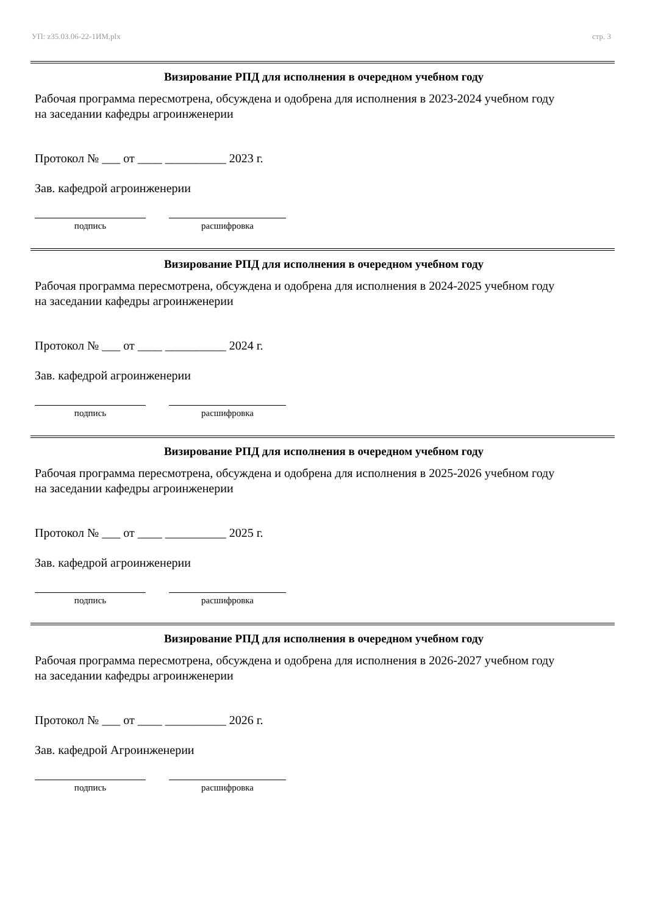УП: z35.03.06-22-1ИМ.plx стр. 3
Визирование РПД для исполнения в очередном учебном году
Рабочая программа пересмотрена, обсуждена и одобрена для исполнения в 2023-2024 учебном году
на заседании кафедры агроинженерии
Протокол № ___ от ____ __________ 2023 г.
Зав. кафедрой агроинженерии
подпись расшифровка
Визирование РПД для исполнения в очередном учебном году
Рабочая программа пересмотрена, обсуждена и одобрена для исполнения в 2024-2025 учебном году
на заседании кафедры агроинженерии
Протокол № ___ от ____ __________ 2024 г.
Зав. кафедрой агроинженерии
подпись расшифровка
Визирование РПД для исполнения в очередном учебном году
Рабочая программа пересмотрена, обсуждена и одобрена для исполнения в 2025-2026 учебном году
на заседании кафедры агроинженерии
Протокол № ___ от ____ __________ 2025 г.
Зав. кафедрой агроинженерии
подпись расшифровка
Визирование РПД для исполнения в очередном учебном году
Рабочая программа пересмотрена, обсуждена и одобрена для исполнения в 2026-2027 учебном году
на заседании кафедры агроинженерии
Протокол № ___ от ____ __________ 2026 г.
Зав. кафедрой Агроинженерии
подпись расшифровка